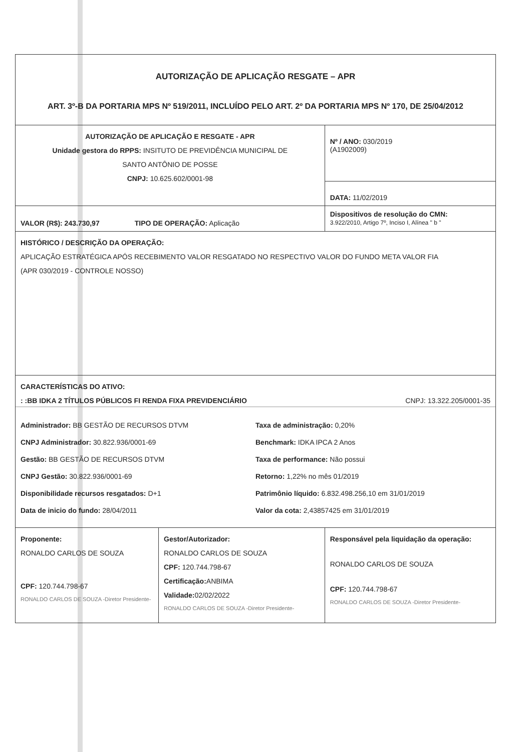| AUTORIZAÇÃO DE APLICAÇÃO RESGATE – APR ART. 3º-B DA PORTARIA MPS Nº 519/2011, INCLUÍDO PELO ART. 2º DA PORTARIA MPS Nº 170, DE 25/04/2012 | | |
| AUTORIZAÇÃO DE APLICAÇÃO E RESGATE - APR Unidade gestora do RPPS: INSITUTO DE PREVIDÊNCIA MUNICIPAL DE SANTO ANTÔNIO DE POSSE CNPJ: 10.625.602/0001-98 | | Nº / ANO: 030/2019 (A1902009) |
| | | DATA: 11/02/2019 |
| VALOR (R$): 243.730,97 TIPO DE OPERAÇÃO: Aplicação | | Dispositivos de resolução do CMN: 3.922/2010, Artigo 7º, Inciso I, Alínea " b " |
| HISTÓRICO / DESCRIÇÃO DA OPERAÇÃO: APLICAÇÃO ESTRATÉGICA APÓS RECEBIMENTO VALOR RESGATADO NO RESPECTIVO VALOR DO FUNDO META VALOR FIA (APR 030/2019 - CONTROLE NOSSO) | | |
| CARACTERÍSTICAS DO ATIVO: : :BB IDKA 2 TÍTULOS PÚBLICOS FI RENDA FIXA PREVIDENCIÁRIO CNPJ: 13.322.205/0001-35 Administrador: BB GESTÃO DE RECURSOS DTVM Taxa de administração: 0,20% CNPJ Administrador: 30.822.936/0001-69 Benchmark: IDKA IPCA 2 Anos Gestão: BB GESTÃO DE RECURSOS DTVM Taxa de performance: Não possui CNPJ Gestão: 30.822.936/0001-69 Retorno: 1,22% no mês 01/2019 Disponibilidade recursos resgatados: D+1 Patrimônio líquido: 6.832.498.256,10 em 31/01/2019 Data de inicio do fundo: 28/04/2011 Valor da cota: 2,43857425 em 31/01/2019 | | |
| Proponente: RONALDO CARLOS DE SOUZA CPF: 120.744.798-67 RONALDO CARLOS DE SOUZA -Diretor Presidente- | Gestor/Autorizador: RONALDO CARLOS DE SOUZA CPF: 120.744.798-67 Certificação: ANBIMA Validade: 02/02/2022 RONALDO CARLOS DE SOUZA -Diretor Presidente- | Responsável pela liquidação da operação: RONALDO CARLOS DE SOUZA CPF: 120.744.798-67 RONALDO CARLOS DE SOUZA -Diretor Presidente- |